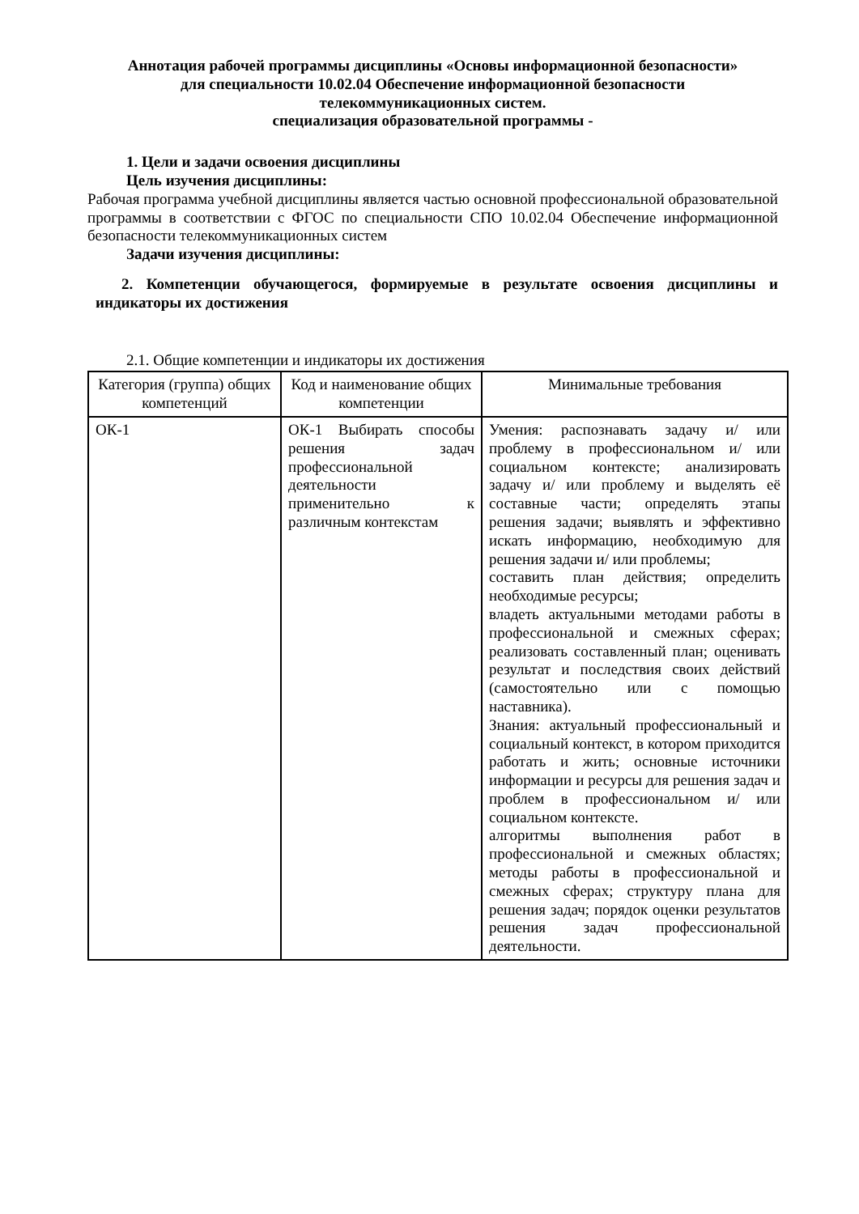Аннотация рабочей программы дисциплины «Основы информационной безопасности»
для специальности 10.02.04 Обеспечение информационной безопасности
телекоммуникационных систем.
специализация образовательной программы -
1. Цели и задачи освоения дисциплины
Цель изучения дисциплины:
Рабочая программа учебной дисциплины является частью основной профессиональной образовательной программы в соответствии с ФГОС по специальности СПО 10.02.04 Обеспечение информационной безопасности телекоммуникационных систем
Задачи изучения дисциплины:
2. Компетенции обучающегося, формируемые в результате освоения дисциплины и индикаторы их достижения
2.1. Общие компетенции и индикаторы их достижения
| Категория (группа) общих компетенций | Код и наименование общих компетенции | Минимальные требования |
| ОК-1 | ОК-1 Выбирать способы решения задач профессиональной деятельности применительно к различным контекстам | Умения: распознавать задачу и/ или проблему в профессиональном и/ или социальном контексте; анализировать задачу и/ или проблему и выделять её составные части; определять этапы решения задачи; выявлять и эффективно искать информацию, необходимую для решения задачи и/ или проблемы; составить план действия; определить необходимые ресурсы; владеть актуальными методами работы в профессиональной и смежных сферах; реализовать составленный план; оценивать результат и последствия своих действий (самостоятельно или с помощью наставника). Знания: актуальный профессиональный и социальный контекст, в котором приходится работать и жить; основные источники информации и ресурсы для решения задач и проблем в профессиональном и/ или социальном контексте. алгоритмы выполнения работ в профессиональной и смежных областях; методы работы в профессиональной и смежных сферах; структуру плана для решения задач; порядок оценки результатов решения задач профессиональной деятельности. |